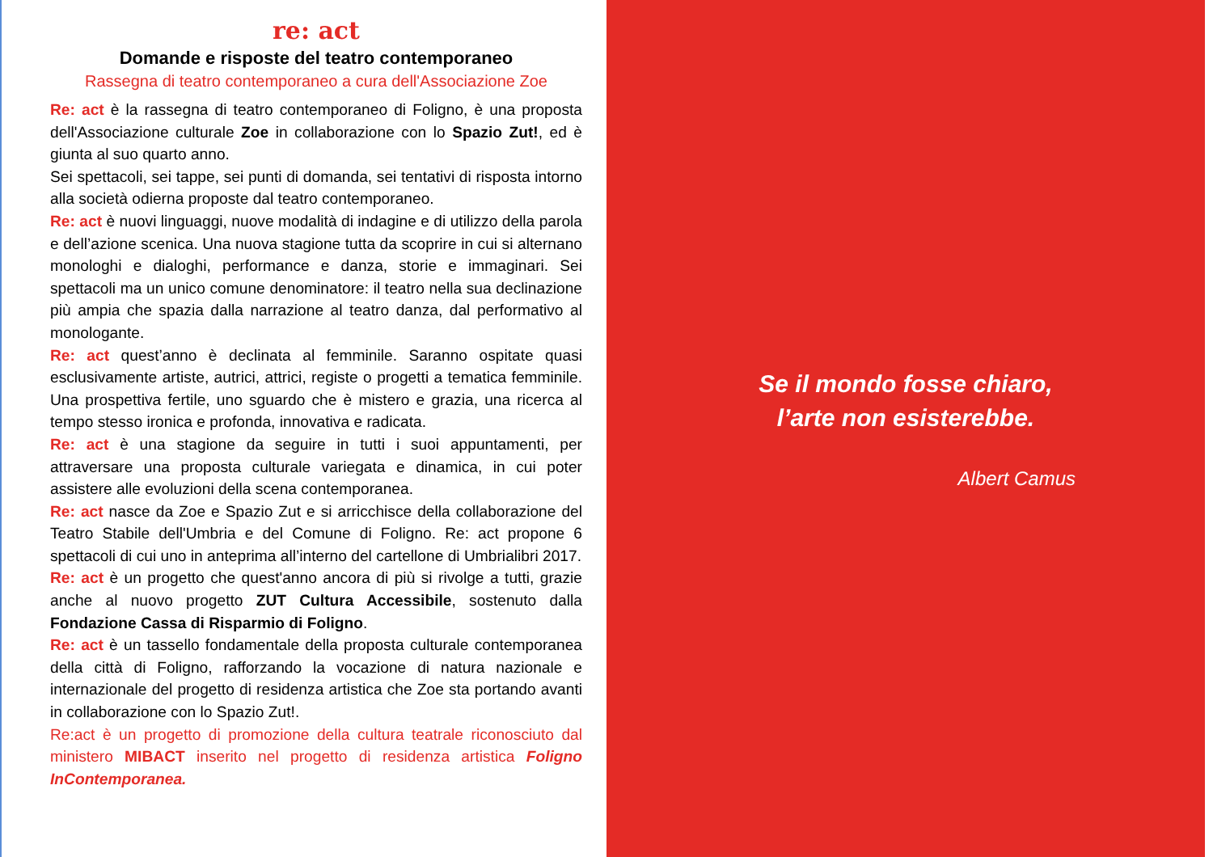re: act
Domande e risposte del teatro contemporaneo
Rassegna di teatro contemporaneo a cura dell'Associazione Zoe
Re: act è la rassegna di teatro contemporaneo di Foligno, è una proposta dell'Associazione culturale Zoe in collaborazione con lo Spazio Zut!, ed è giunta al suo quarto anno.
Sei spettacoli, sei tappe, sei punti di domanda, sei tentativi di risposta intorno alla società odierna proposte dal teatro contemporaneo.
Re: act è nuovi linguaggi, nuove modalità di indagine e di utilizzo della parola e dell’azione scenica. Una nuova stagione tutta da scoprire in cui si alternano monologhi e dialoghi, performance e danza, storie e immaginari. Sei spettacoli ma un unico comune denominatore: il teatro nella sua declinazione più ampia che spazia dalla narrazione al teatro danza, dal performativo al monologante.
Re: act quest’anno è declinata al femminile. Saranno ospitate quasi esclusivamente artiste, autrici, attrici, registe o progetti a tematica femminile. Una prospettiva fertile, uno sguardo che è mistero e grazia, una ricerca al tempo stesso ironica e profonda, innovativa e radicata.
Re: act è una stagione da seguire in tutti i suoi appuntamenti, per attraversare una proposta culturale variegata e dinamica, in cui poter assistere alle evoluzioni della scena contemporanea.
Re: act nasce da Zoe e Spazio Zut e si arricchisce della collaborazione del Teatro Stabile dell'Umbria e del Comune di Foligno. Re: act propone 6 spettacoli di cui uno in anteprima all’interno del cartellone di Umbrialibri 2017.
Re: act è un progetto che quest'anno ancora di più si rivolge a tutti, grazie anche al nuovo progetto ZUT Cultura Accessibile, sostenuto dalla Fondazione Cassa di Risparmio di Foligno.
Re: act è un tassello fondamentale della proposta culturale contemporanea della città di Foligno, rafforzando la vocazione di natura nazionale e internazionale del progetto di residenza artistica che Zoe sta portando avanti in collaborazione con lo Spazio Zut!.
Re:act è un progetto di promozione della cultura teatrale riconosciuto dal ministero MIBACT inserito nel progetto di residenza artistica Foligno InContemporanea.
Se il mondo fosse chiaro,
l’arte non esisterebbe.
Albert Camus